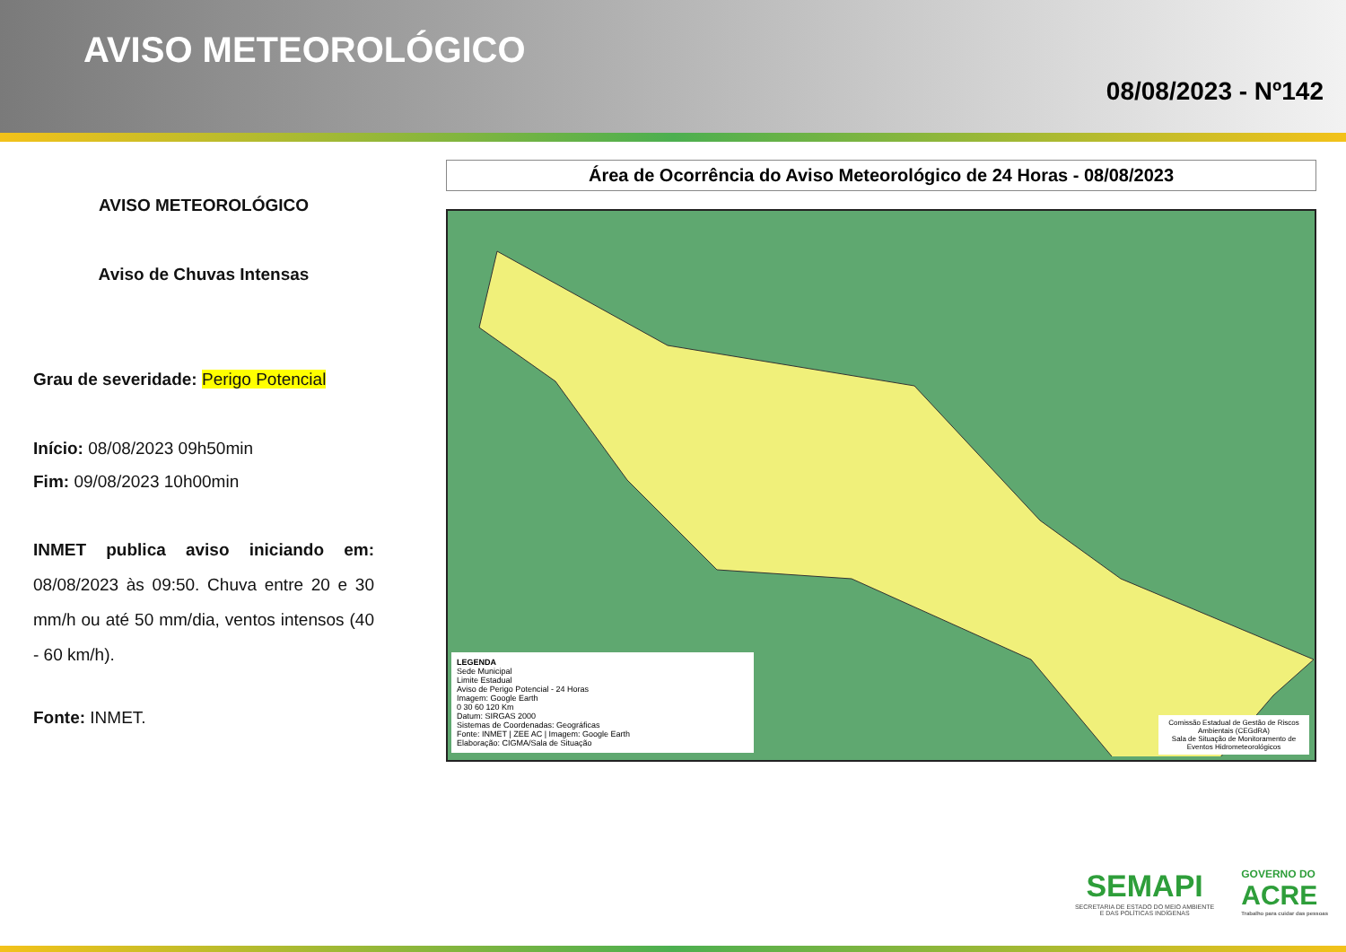AVISO METEOROLÓGICO
08/08/2023 - Nº142
AVISO METEOROLÓGICO
Aviso de Chuvas Intensas
Grau de severidade: Perigo Potencial
Início: 08/08/2023 09h50min
Fim: 09/08/2023 10h00min
INMET publica aviso iniciando em: 08/08/2023 às 09:50. Chuva entre 20 e 30 mm/h ou até 50 mm/dia, ventos intensos (40 - 60 km/h).
Fonte: INMET.
Área de Ocorrência do Aviso Meteorológico de 24 Horas - 08/08/2023
LEGENDA
Sede Municipal
Limite Estadual
Aviso de Perigo Potencial - 24 Horas
Imagem: Google Earth
0 30 60 120 Km
Datum: SIRGAS 2000
Sistemas de Coordenadas: Geográficas
Fonte: INMET | ZEE AC | Imagem: Google Earth
Elaboração: CIGMA/Sala de Situação
Comissão Estadual de Gestão de Riscos Ambientais (CEGdRA)
Sala de Situação de Monitoramento de Eventos Hidrometeorológicos
SEMAPI
SECRETARIA DE ESTADO DO MEIO AMBIENTE
E DAS POLÍTICAS INDÍGENAS
GOVERNO DO
ACRE
Trabalho para cuidar das pessoas